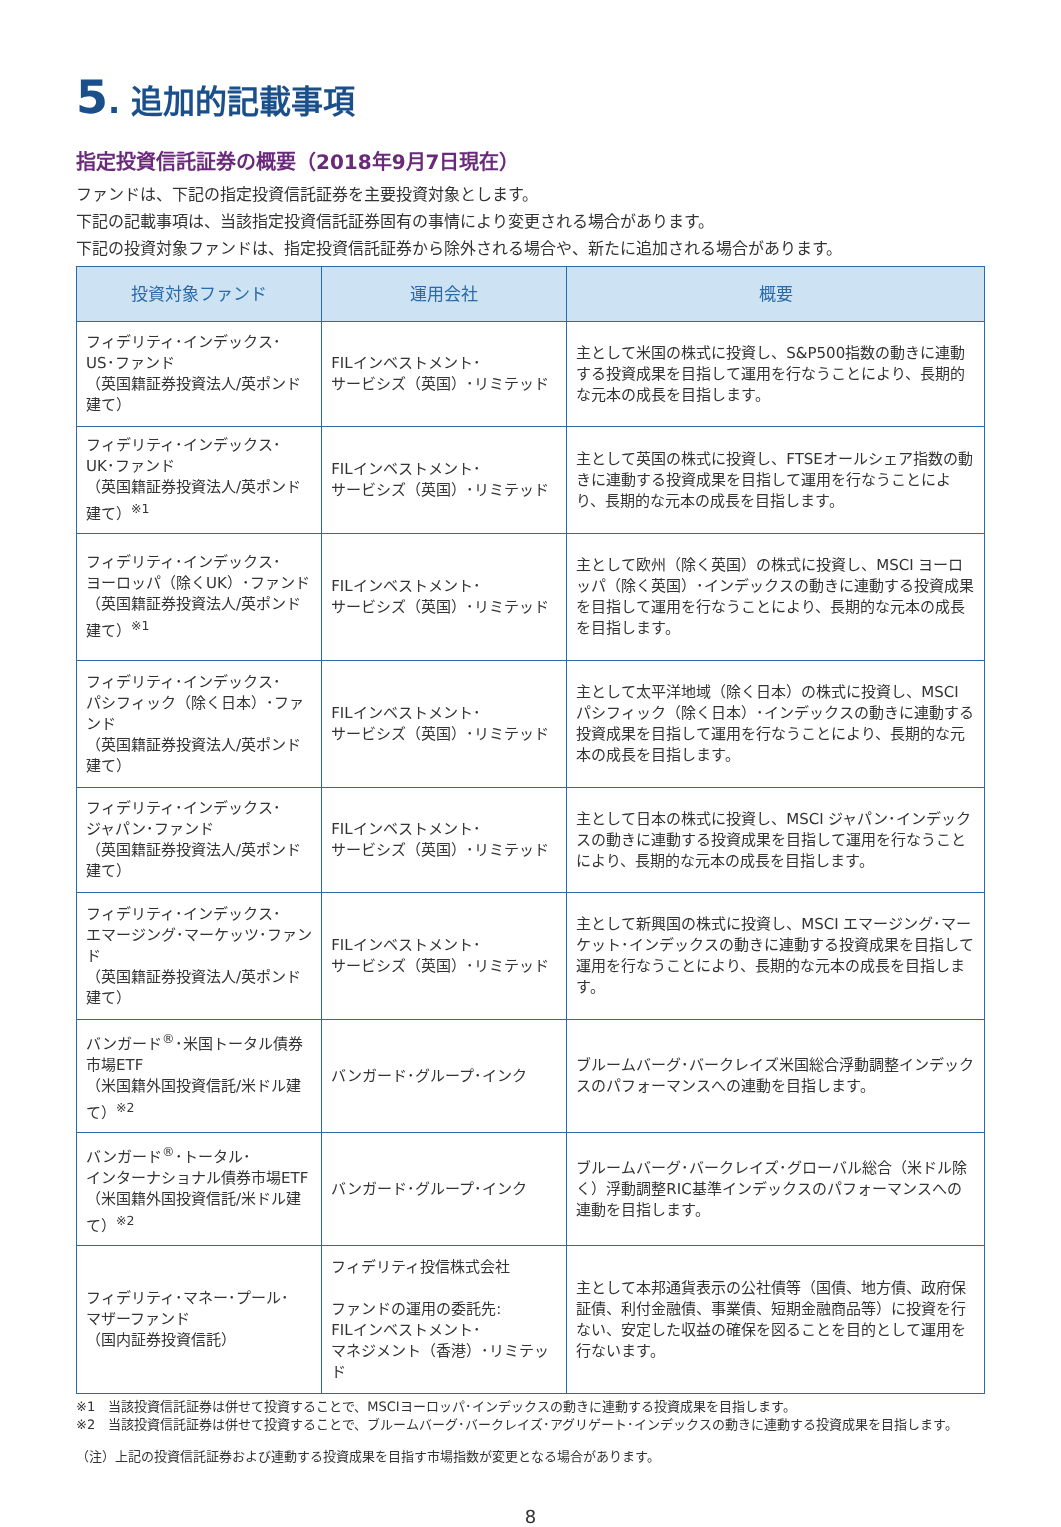5. 追加的記載事項
指定投資信託証券の概要（2018年9月7日現在）
ファンドは、下記の指定投資信託証券を主要投資対象とします。
下記の記載事項は、当該指定投資信託証券固有の事情により変更される場合があります。
下記の投資対象ファンドは、指定投資信託証券から除外される場合や、新たに追加される場合があります。
| 投資対象ファンド | 運用会社 | 概要 |
| --- | --- | --- |
| フィデリティ･インデックス･ US･ファンド （英国籍証券投資法人/英ポンド建て） | FILインベストメント･ サービシズ（英国）･リミテッド | 主として米国の株式に投資し、S&P500指数の動きに連動する投資成果を目指して運用を行なうことにより、長期的な元本の成長を目指します。 |
| フィデリティ･インデックス･ UK･ファンド （英国籍証券投資法人/英ポンド建て）<sup>※1</sup> | FILインベストメント･ サービシズ（英国）･リミテッド | 主として英国の株式に投資し、FTSEオールシェア指数の動きに連動する投資成果を目指して運用を行なうことにより、長期的な元本の成長を目指します。 |
| フィデリティ･インデックス･ ヨーロッパ（除くUK）･ファンド （英国籍証券投資法人/英ポンド建て）<sup>※1</sup> | FILインベストメント･ サービシズ（英国）･リミテッド | 主として欧州（除く英国）の株式に投資し、MSCI ヨーロッパ（除く英国）･インデックスの動きに連動する投資成果を目指して運用を行なうことにより、長期的な元本の成長を目指します。 |
| フィデリティ･インデックス･ パシフィック（除く日本）･ファンド （英国籍証券投資法人/英ポンド建て） | FILインベストメント･ サービシズ（英国）･リミテッド | 主として太平洋地域（除く日本）の株式に投資し、MSCI パシフィック（除く日本）･インデックスの動きに連動する投資成果を目指して運用を行なうことにより、長期的な元本の成長を目指します。 |
| フィデリティ･インデックス･ ジャパン･ファンド （英国籍証券投資法人/英ポンド建て） | FILインベストメント･ サービシズ（英国）･リミテッド | 主として日本の株式に投資し、MSCI ジャパン･インデックスの動きに連動する投資成果を目指して運用を行なうことにより、長期的な元本の成長を目指します。 |
| フィデリティ･インデックス･ エマージング･マーケッツ･ファンド （英国籍証券投資法人/英ポンド建て） | FILインベストメント･ サービシズ（英国）･リミテッド | 主として新興国の株式に投資し、MSCI エマージング･マーケット･インデックスの動きに連動する投資成果を目指して運用を行なうことにより、長期的な元本の成長を目指します。 |
| バンガード<sup>®</sup>･米国トータル債券市場ETF （米国籍外国投資信託/米ドル建て）<sup>※2</sup> | バンガード･グループ･インク | ブルームバーグ･バークレイズ米国総合浮動調整インデックスのパフォーマンスへの連動を目指します。 |
| バンガード<sup>®</sup>･トータル･ インターナショナル債券市場ETF （米国籍外国投資信託/米ドル建て）<sup>※2</sup> | バンガード･グループ･インク | ブルームバーグ･バークレイズ･グローバル総合（米ドル除く）浮動調整RIC基準インデックスのパフォーマンスへの連動を目指します。 |
| フィデリティ･マネー･プール･ マザーファンド （国内証券投資信託） | フィデリティ投信株式会社 ファンドの運用の委託先: FILインベストメント･ マネジメント（香港）･リミテッド | 主として本邦通貨表示の公社債等（国債、地方債、政府保証債、利付金融債、事業債、短期金融商品等）に投資を行ない、安定した収益の確保を図ることを目的として運用を行ないます。 |
※1　当該投資信託証券は併せて投資することで、MSCIヨーロッパ･インデックスの動きに連動する投資成果を目指します。
※2　当該投資信託証券は併せて投資することで、ブルームバーグ･バークレイズ･アグリゲート･インデックスの動きに連動する投資成果を目指します。
（注）上記の投資信託証券および連動する投資成果を目指す市場指数が変更となる場合があります。
8